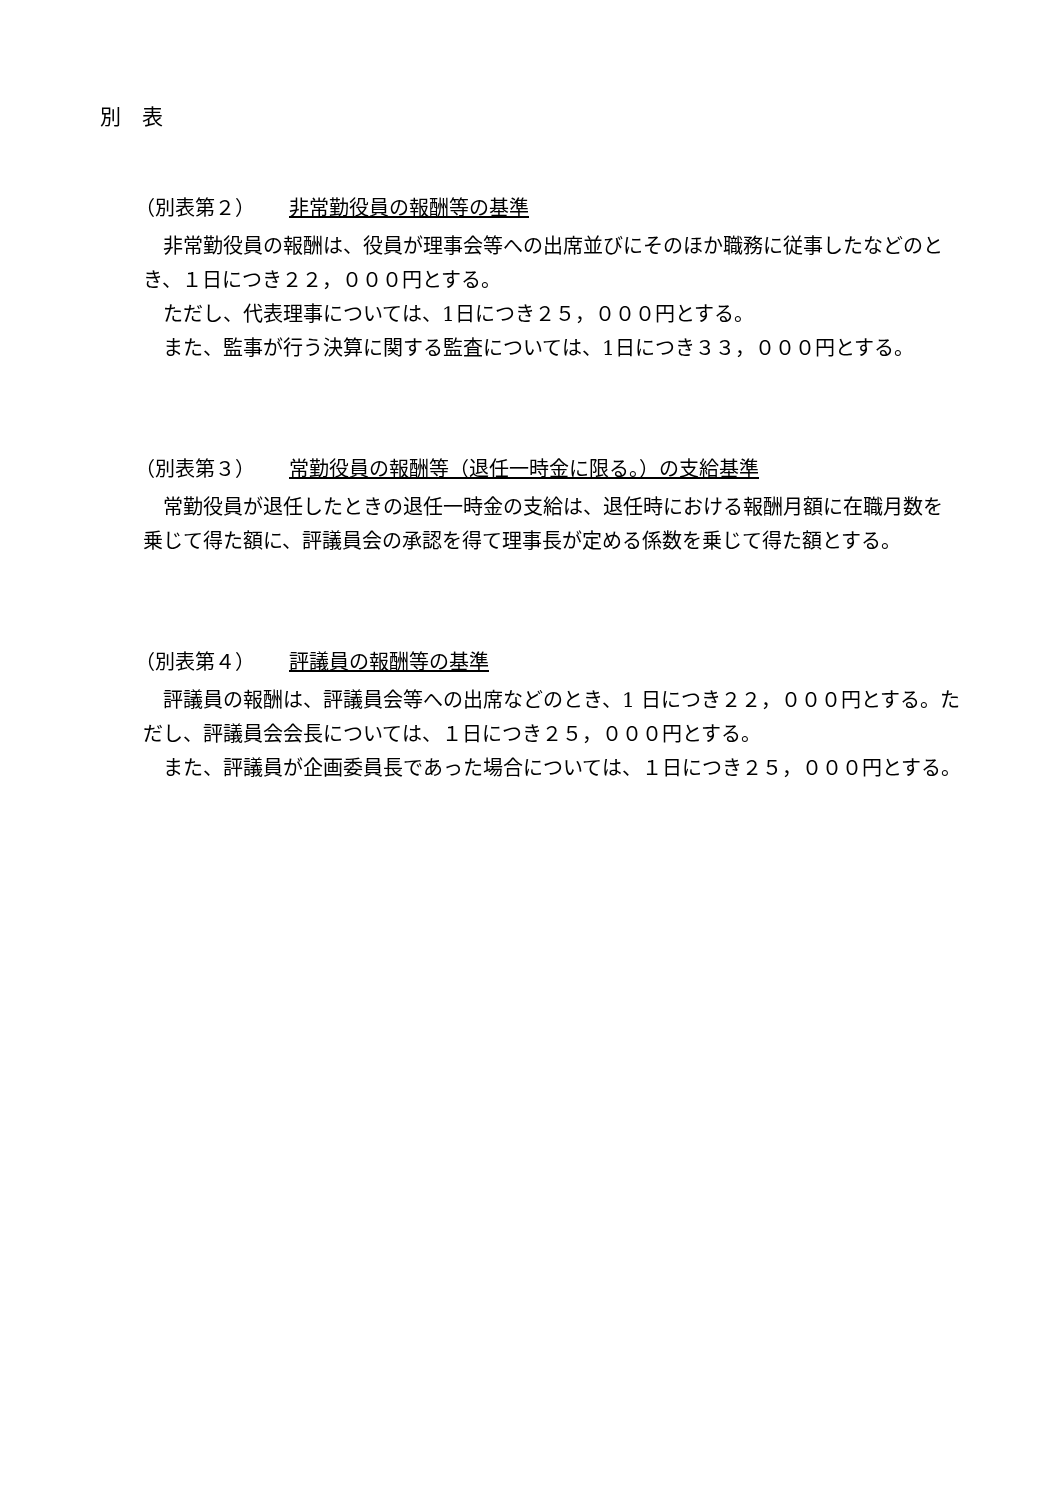別　表
（別表第２） 非常勤役員の報酬等の基準
非常勤役員の報酬は、役員が理事会等への出席並びにそのほか職務に従事したなどのとき、１日につき２２，０００円とする。
ただし、代表理事については、1日につき２５，０００円とする。
また、監事が行う決算に関する監査については、1日につき３３，０００円とする。
（別表第３） 常勤役員の報酬等（退任一時金に限る。）の支給基準
常勤役員が退任したときの退任一時金の支給は、退任時における報酬月額に在職月数を乗じて得た額に、評議員会の承認を得て理事長が定める係数を乗じて得た額とする。
（別表第４） 評議員の報酬等の基準
評議員の報酬は、評議員会等への出席などのとき、1 日につき２２，０００円とする。ただし、評議員会会長については、１日につき２５，０００円とする。
また、評議員が企画委員長であった場合については、１日につき２５，０００円とする。